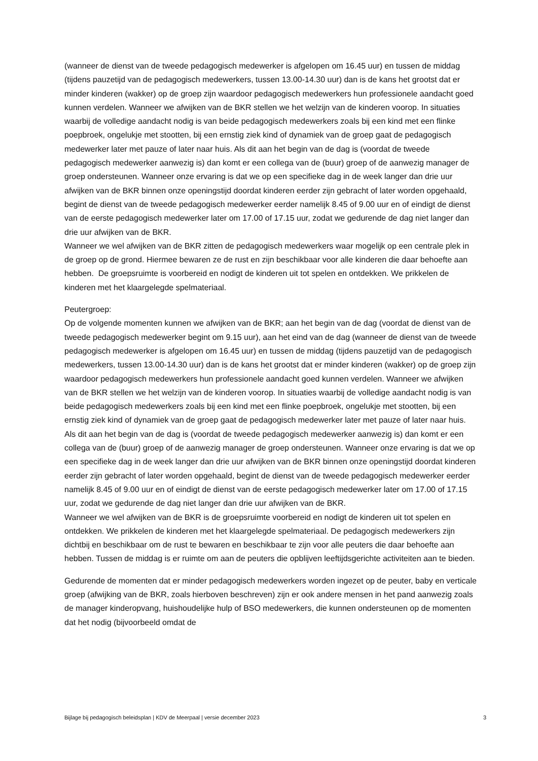(wanneer de dienst van de tweede pedagogisch medewerker is afgelopen om 16.45 uur) en tussen de middag (tijdens pauzetijd van de pedagogisch medewerkers, tussen 13.00-14.30 uur) dan is de kans het grootst dat er minder kinderen (wakker) op de groep zijn waardoor pedagogisch medewerkers hun professionele aandacht goed kunnen verdelen. Wanneer we afwijken van de BKR stellen we het welzijn van de kinderen voorop. In situaties waarbij de volledige aandacht nodig is van beide pedagogisch medewerkers zoals bij een kind met een flinke poepbroek, ongelukje met stootten, bij een ernstig ziek kind of dynamiek van de groep gaat de pedagogisch medewerker later met pauze of later naar huis. Als dit aan het begin van de dag is (voordat de tweede pedagogisch medewerker aanwezig is) dan komt er een collega van de (buur) groep of de aanwezig manager de groep ondersteunen. Wanneer onze ervaring is dat we op een specifieke dag in de week langer dan drie uur afwijken van de BKR binnen onze openingstijd doordat kinderen eerder zijn gebracht of later worden opgehaald, begint de dienst van de tweede pedagogisch medewerker eerder namelijk 8.45 of 9.00 uur en of eindigt de dienst van de eerste pedagogisch medewerker later om 17.00 of 17.15 uur, zodat we gedurende de dag niet langer dan drie uur afwijken van de BKR.
Wanneer we wel afwijken van de BKR zitten de pedagogisch medewerkers waar mogelijk op een centrale plek in de groep op de grond. Hiermee bewaren ze de rust en zijn beschikbaar voor alle kinderen die daar behoefte aan hebben. De groepsruimte is voorbereid en nodigt de kinderen uit tot spelen en ontdekken. We prikkelen de kinderen met het klaargelegde spelmateriaal.
Peutergroep:
Op de volgende momenten kunnen we afwijken van de BKR; aan het begin van de dag (voordat de dienst van de tweede pedagogisch medewerker begint om 9.15 uur), aan het eind van de dag (wanneer de dienst van de tweede pedagogisch medewerker is afgelopen om 16.45 uur) en tussen de middag (tijdens pauzetijd van de pedagogisch medewerkers, tussen 13.00-14.30 uur) dan is de kans het grootst dat er minder kinderen (wakker) op de groep zijn waardoor pedagogisch medewerkers hun professionele aandacht goed kunnen verdelen. Wanneer we afwijken van de BKR stellen we het welzijn van de kinderen voorop. In situaties waarbij de volledige aandacht nodig is van beide pedagogisch medewerkers zoals bij een kind met een flinke poepbroek, ongelukje met stootten, bij een ernstig ziek kind of dynamiek van de groep gaat de pedagogisch medewerker later met pauze of later naar huis. Als dit aan het begin van de dag is (voordat de tweede pedagogisch medewerker aanwezig is) dan komt er een collega van de (buur) groep of de aanwezig manager de groep ondersteunen. Wanneer onze ervaring is dat we op een specifieke dag in de week langer dan drie uur afwijken van de BKR binnen onze openingstijd doordat kinderen eerder zijn gebracht of later worden opgehaald, begint de dienst van de tweede pedagogisch medewerker eerder namelijk 8.45 of 9.00 uur en of eindigt de dienst van de eerste pedagogisch medewerker later om 17.00 of 17.15 uur, zodat we gedurende de dag niet langer dan drie uur afwijken van de BKR.
Wanneer we wel afwijken van de BKR is de groepsruimte voorbereid en nodigt de kinderen uit tot spelen en ontdekken. We prikkelen de kinderen met het klaargelegde spelmateriaal. De pedagogisch medewerkers zijn dichtbij en beschikbaar om de rust te bewaren en beschikbaar te zijn voor alle peuters die daar behoefte aan hebben. Tussen de middag is er ruimte om aan de peuters die opblijven leeftijdsgerichte activiteiten aan te bieden.
Gedurende de momenten dat er minder pedagogisch medewerkers worden ingezet op de peuter, baby en verticale groep (afwijking van de BKR, zoals hierboven beschreven) zijn er ook andere mensen in het pand aanwezig zoals de manager kinderopvang, huishoudelijke hulp of BSO medewerkers, die kunnen ondersteunen op de momenten dat het nodig (bijvoorbeeld omdat de
Bijlage bij pedagogisch beleidsplan | KDV de Meerpaal | versie december 2023 3